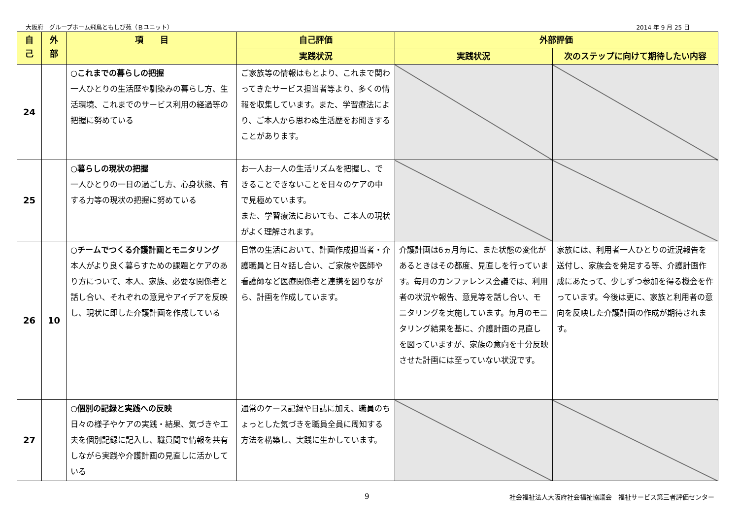大阪府　グループホーム飛鳥ともしび苑（Ｂユニット） 2014 年 9 月 25 日
| 自 己 | 外 部 | 項 目 | 自己評価 | 外部評価 | |
| --- | --- | --- | --- | --- | --- |
| | | | 実践状況 | 実践状況 | 次のステップに向けて期待したい内容 |
| 24 | | ○これまでの暮らしの把握 一人ひとりの生活歴や馴染みの暮らし方、生活環境、これまでのサービス利用の経過等の把握に努めている | ご家族等の情報はもとより、これまで関わってきたサービス担当者等より、多くの情報を収集しています。また、学習療法により、ご本人から思わぬ生活歴をお聞きすることがあります。 | | |
| 25 | | ○暮らしの現状の把握 一人ひとりの一日の過ごし方、心身状態、有する力等の現状の把握に努めている | お一人お一人の生活リズムを把握し、できることできないことを日々のケアの中で見極めています。 また、学習療法においても、ご本人の現状がよく理解されます。 | | |
| 26 | 10 | ○チームでつくる介護計画とモニタリング 本人がより良く暮らすための課題とケアのあり方について、本人、家族、必要な関係者と話し合い、それぞれの意見やアイデアを反映し、現状に即した介護計画を作成している | 日常の生活において、計画作成担当者・介護職員と日々話し合い、ご家族や医師や看護師など医療関係者と連携を図りながら、計画を作成しています。 | 介護計画は6ヵ月毎に、また状態の変化があるときはその都度、見直しを行っています。毎月のカンファレンス会議では、利用者の状況や報告、意見等を話し合い、モニタリングを実施しています。毎月のモニタリング結果を基に、介護計画の見直しを図っていますが、家族の意向を十分反映させた計画には至っていない状況です。 | 家族には、利用者一人ひとりの近況報告を送付し、家族会を発足する等、介護計画作成にあたって、少しずつ参加を得る機会を作っています。今後は更に、家族と利用者の意向を反映した介護計画の作成が期待されます。 |
| 27 | | ○個別の記録と実践への反映 日々の様子やケアの実践・結果、気づきや工夫を個別記録に記入し、職員間で情報を共有しながら実践や介護計画の見直しに活かしている | 通常のケース記録や日誌に加え、職員のちょっとした気づきを職員全員に周知する方法を構築し、実践に生かしています。 | | |
9 社会福祉法人大阪府社会福祉協議会　福祉サービス第三者評価センター